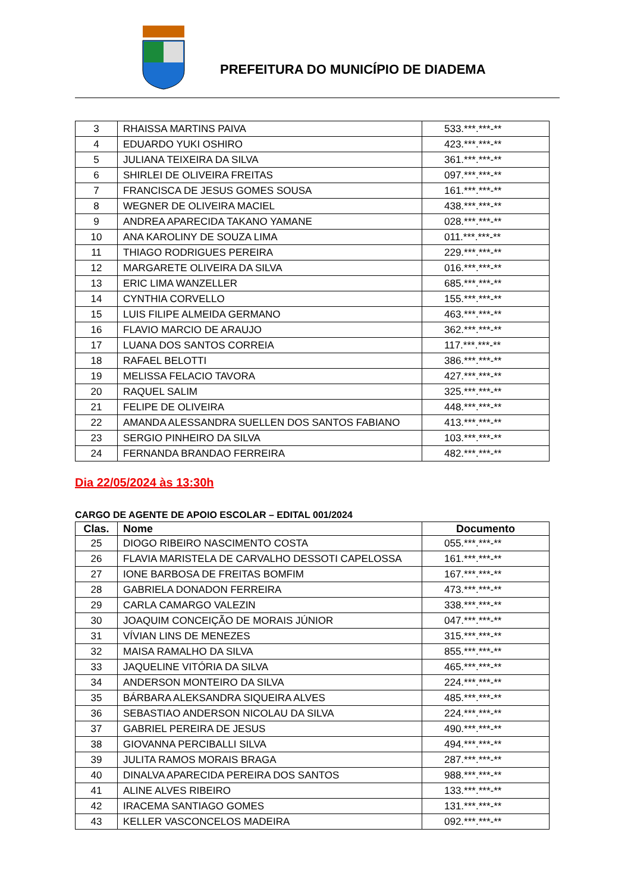PREFEITURA DO MUNICÍPIO DE DIADEMA
| 3 | RHAISSA MARTINS PAIVA | 533.***.***-** |
| 4 | EDUARDO YUKI OSHIRO | 423.***.***-** |
| 5 | JULIANA TEIXEIRA DA SILVA | 361.***.***-** |
| 6 | SHIRLEI DE OLIVEIRA FREITAS | 097.***.***-** |
| 7 | FRANCISCA DE JESUS GOMES SOUSA | 161.***.***-** |
| 8 | WEGNER DE OLIVEIRA MACIEL | 438.***.***-** |
| 9 | ANDREA APARECIDA TAKANO YAMANE | 028.***.***-** |
| 10 | ANA KAROLINY DE SOUZA LIMA | 011.***.***-** |
| 11 | THIAGO RODRIGUES PEREIRA | 229.***.***-** |
| 12 | MARGARETE OLIVEIRA DA SILVA | 016.***.***-** |
| 13 | ERIC LIMA WANZELLER | 685.***.***-** |
| 14 | CYNTHIA CORVELLO | 155.***.***-** |
| 15 | LUIS FILIPE ALMEIDA GERMANO | 463.***.***-** |
| 16 | FLAVIO MARCIO DE ARAUJO | 362.***.***-** |
| 17 | LUANA DOS SANTOS CORREIA | 117.***.***-** |
| 18 | RAFAEL BELOTTI | 386.***.***-** |
| 19 | MELISSA FELACIO TAVORA | 427.***.***-** |
| 20 | RAQUEL SALIM | 325.***.***-** |
| 21 | FELIPE DE OLIVEIRA | 448.***.***-** |
| 22 | AMANDA ALESSANDRA SUELLEN DOS SANTOS FABIANO | 413.***.***-** |
| 23 | SERGIO PINHEIRO DA SILVA | 103.***.***-** |
| 24 | FERNANDA BRANDAO FERREIRA | 482.***.***-** |
Dia 22/05/2024 às 13:30h
CARGO DE AGENTE DE APOIO ESCOLAR – EDITAL 001/2024
| Clas. | Nome | Documento |
| --- | --- | --- |
| 25 | DIOGO RIBEIRO NASCIMENTO COSTA | 055.***.***-** |
| 26 | FLAVIA MARISTELA DE CARVALHO DESSOTI CAPELOSSA | 161.***.***-** |
| 27 | IONE BARBOSA DE FREITAS BOMFIM | 167.***.***-** |
| 28 | GABRIELA DONADON FERREIRA | 473.***.***-** |
| 29 | CARLA CAMARGO VALEZIN | 338.***.***-** |
| 30 | JOAQUIM CONCEIÇÃO DE MORAIS JÚNIOR | 047.***.***-** |
| 31 | VÍVIAN LINS DE MENEZES | 315.***.***-** |
| 32 | MAISA RAMALHO DA SILVA | 855.***.***-** |
| 33 | JAQUELINE VITÓRIA DA SILVA | 465.***.***-** |
| 34 | ANDERSON MONTEIRO DA SILVA | 224.***.***-** |
| 35 | BÁRBARA ALEKSANDRA SIQUEIRA ALVES | 485.***.***-** |
| 36 | SEBASTIAO ANDERSON NICOLAU DA SILVA | 224.***.***-** |
| 37 | GABRIEL PEREIRA DE JESUS | 490.***.***-** |
| 38 | GIOVANNA PERCIBALLI SILVA | 494.***.***-** |
| 39 | JULITA RAMOS MORAIS BRAGA | 287.***.***-** |
| 40 | DINALVA APARECIDA PEREIRA DOS SANTOS | 988.***.***-** |
| 41 | ALINE ALVES RIBEIRO | 133.***.***-** |
| 42 | IRACEMA SANTIAGO GOMES | 131.***.***-** |
| 43 | KELLER VASCONCELOS MADEIRA | 092.***.***-** |